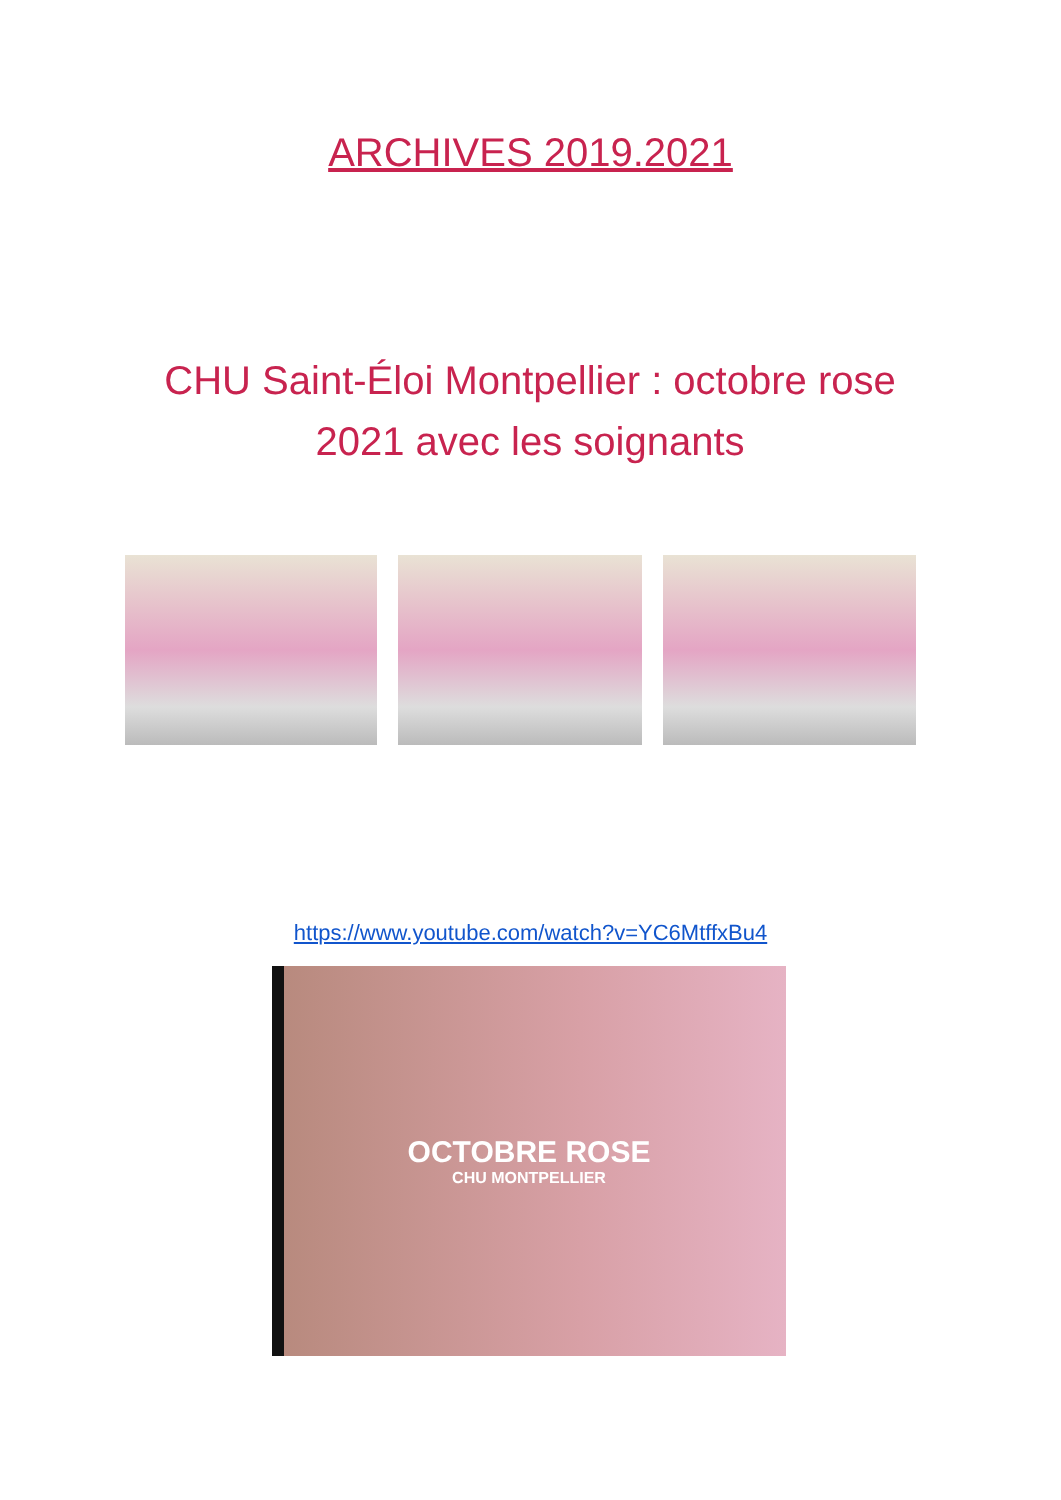ARCHIVES 2019.2021
CHU Saint-Éloi Montpellier : octobre rose 2021 avec les soignants
https://www.youtube.com/watch?v=YC6MtffxBu4
OCTOBRE ROSE
CHU MONTPELLIER